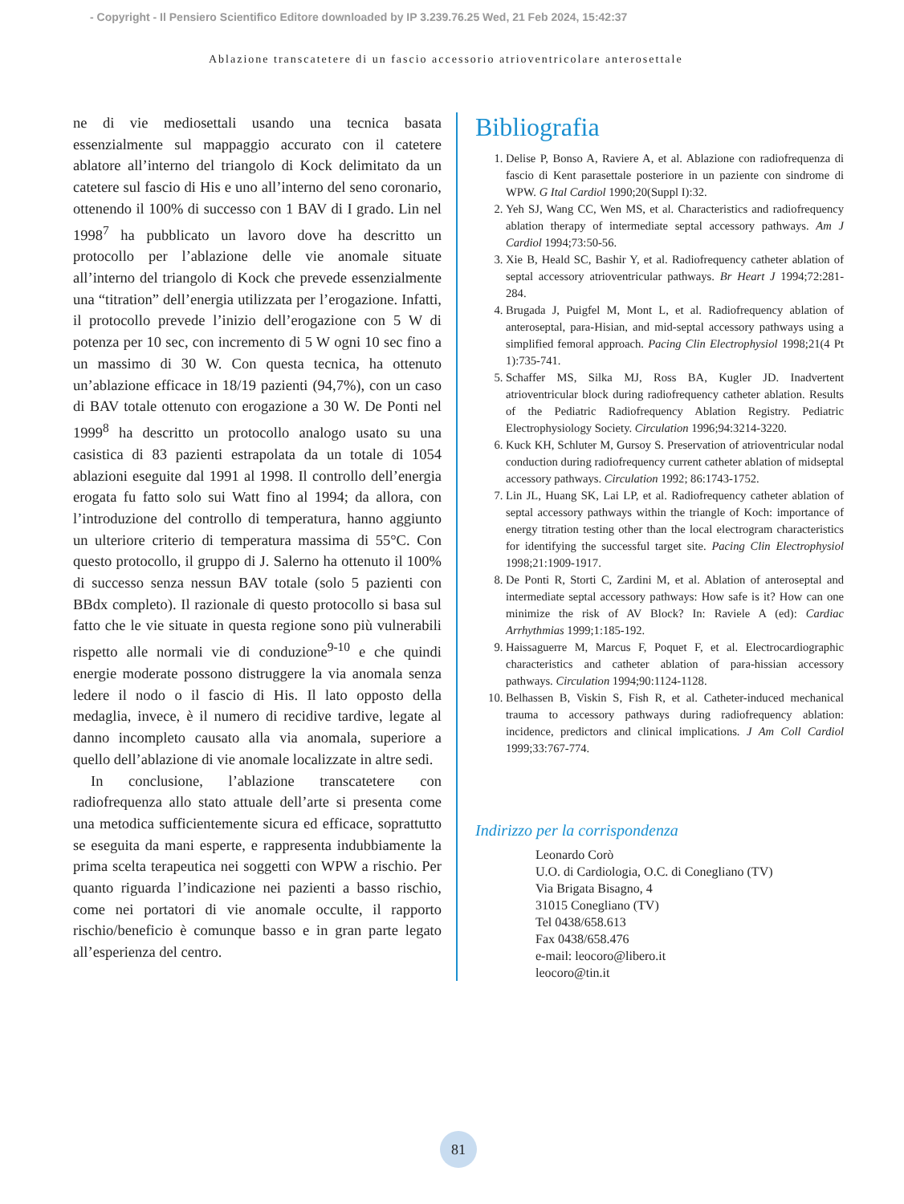- Copyright - Il Pensiero Scientifico Editore downloaded by IP 3.239.76.25 Wed, 21 Feb 2024, 15:42:37
Ablazione transcatetere di un fascio accessorio atrioventricolare anterosettale
ne di vie mediosettali usando una tecnica basata essenzialmente sul mappaggio accurato con il catetere ablatore all’interno del triangolo di Kock delimitato da un catetere sul fascio di His e uno all’interno del seno coronario, ottenendo il 100% di successo con 1 BAV di I grado. Lin nel 1998<sup>7</sup> ha pubblicato un lavoro dove ha descritto un protocollo per l’ablazione delle vie anomale situate all’interno del triangolo di Kock che prevede essenzialmente una “titration” dell’energia utilizzata per l’erogazione. Infatti, il protocollo prevede l’inizio dell’erogazione con 5 W di potenza per 10 sec, con incremento di 5 W ogni 10 sec fino a un massimo di 30 W. Con questa tecnica, ha ottenuto un’ablazione efficace in 18/19 pazienti (94,7%), con un caso di BAV totale ottenuto con erogazione a 30 W. De Ponti nel 1999<sup>8</sup> ha descritto un protocollo analogo usato su una casistica di 83 pazienti estrapolata da un totale di 1054 ablazioni eseguite dal 1991 al 1998. Il controllo dell’energia erogata fu fatto solo sui Watt fino al 1994; da allora, con l’introduzione del controllo di temperatura, hanno aggiunto un ulteriore criterio di temperatura massima di 55°C. Con questo protocollo, il gruppo di J. Salerno ha ottenuto il 100% di successo senza nessun BAV totale (solo 5 pazienti con BBdx completo). Il razionale di questo protocollo si basa sul fatto che le vie situate in questa regione sono più vulnerabili rispetto alle normali vie di conduzione<sup>9-10</sup> e che quindi energie moderate possono distruggere la via anomala senza ledere il nodo o il fascio di His. Il lato opposto della medaglia, invece, è il numero di recidive tardive, legate al danno incompleto causato alla via anomala, superiore a quello dell’ablazione di vie anomale localizzate in altre sedi.
In conclusione, l’ablazione transcatetere con radiofrequenza allo stato attuale dell’arte si presenta come una metodica sufficientemente sicura ed efficace, soprattutto se eseguita da mani esperte, e rappresenta indubbiamente la prima scelta terapeutica nei soggetti con WPW a rischio. Per quanto riguarda l’indicazione nei pazienti a basso rischio, come nei portatori di vie anomale occulte, il rapporto rischio/beneficio è comunque basso e in gran parte legato all’esperienza del centro.
Bibliografia
1. Delise P, Bonso A, Raviere A, et al. Ablazione con radiofrequenza di fascio di Kent parasettale posteriore in un paziente con sindrome di WPW. G Ital Cardiol 1990;20(Suppl I):32.
2. Yeh SJ, Wang CC, Wen MS, et al. Characteristics and radiofrequency ablation therapy of intermediate septal accessory pathways. Am J Cardiol 1994;73:50-56.
3. Xie B, Heald SC, Bashir Y, et al. Radiofrequency catheter ablation of septal accessory atrioventricular pathways. Br Heart J 1994;72:281-284.
4. Brugada J, Puigfel M, Mont L, et al. Radiofrequency ablation of anteroseptal, para-Hisian, and mid-septal accessory pathways using a simplified femoral approach. Pacing Clin Electrophysiol 1998;21(4 Pt 1):735-741.
5. Schaffer MS, Silka MJ, Ross BA, Kugler JD. Inadvertent atrioventricular block during radiofrequency catheter ablation. Results of the Pediatric Radiofrequency Ablation Registry. Pediatric Electrophysiology Society. Circulation 1996;94:3214-3220.
6. Kuck KH, Schluter M, Gursoy S. Preservation of atrioventricular nodal conduction during radiofrequency current catheter ablation of midseptal accessory pathways. Circulation 1992; 86:1743-1752.
7. Lin JL, Huang SK, Lai LP, et al. Radiofrequency catheter ablation of septal accessory pathways within the triangle of Koch: importance of energy titration testing other than the local electrogram characteristics for identifying the successful target site. Pacing Clin Electrophysiol 1998;21:1909-1917.
8. De Ponti R, Storti C, Zardini M, et al. Ablation of anteroseptal and intermediate septal accessory pathways: How safe is it? How can one minimize the risk of AV Block? In: Raviele A (ed): Cardiac Arrhythmias 1999;1:185-192.
9. Haissaguerre M, Marcus F, Poquet F, et al. Electrocardiographic characteristics and catheter ablation of para-hissian accessory pathways. Circulation 1994;90:1124-1128.
10. Belhassen B, Viskin S, Fish R, et al. Catheter-induced mechanical trauma to accessory pathways during radiofrequency ablation: incidence, predictors and clinical implications. J Am Coll Cardiol 1999;33:767-774.
Indirizzo per la corrispondenza
Leonardo Corò
U.O. di Cardiologia, O.C. di Conegliano (TV)
Via Brigata Bisagno, 4
31015 Conegliano (TV)
Tel 0438/658.613
Fax 0438/658.476
e-mail: leocoro@libero.it
leocoro@tin.it
81